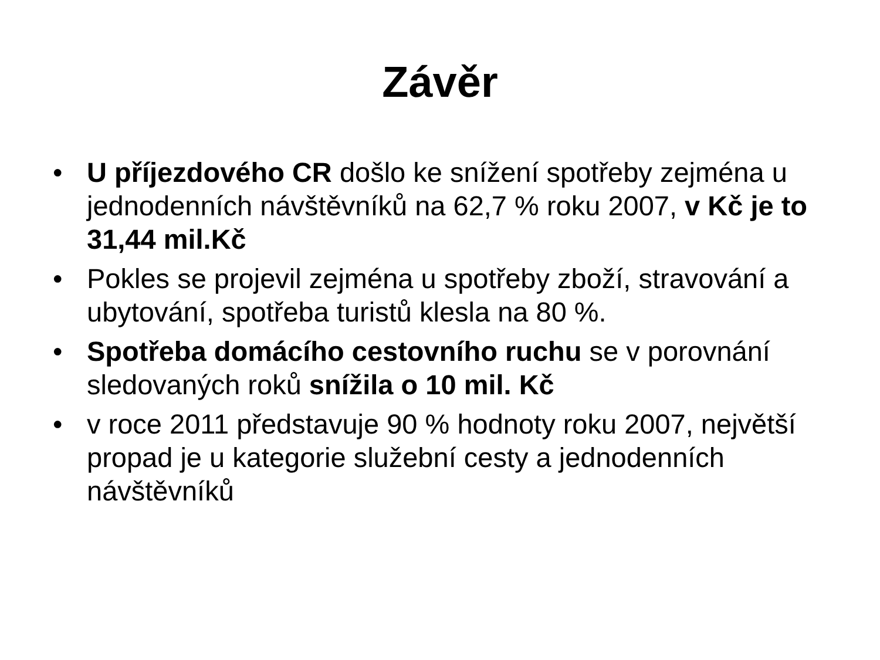Závěr
• U příjezdového CR došlo ke snížení spotřeby zejména u jednodenních návštěvníků na 62,7 % roku 2007, v Kč je to 31,44 mil.Kč
• Pokles se projevil zejména u spotřeby zboží, stravování a ubytování, spotřeba turistů klesla na 80 %.
• Spotřeba domácího cestovního ruchu se v porovnání sledovaných roků snížila o 10 mil. Kč
• v roce 2011 představuje 90 % hodnoty roku 2007, největší propad je u kategorie služební cesty a jednodenních návštěvníků